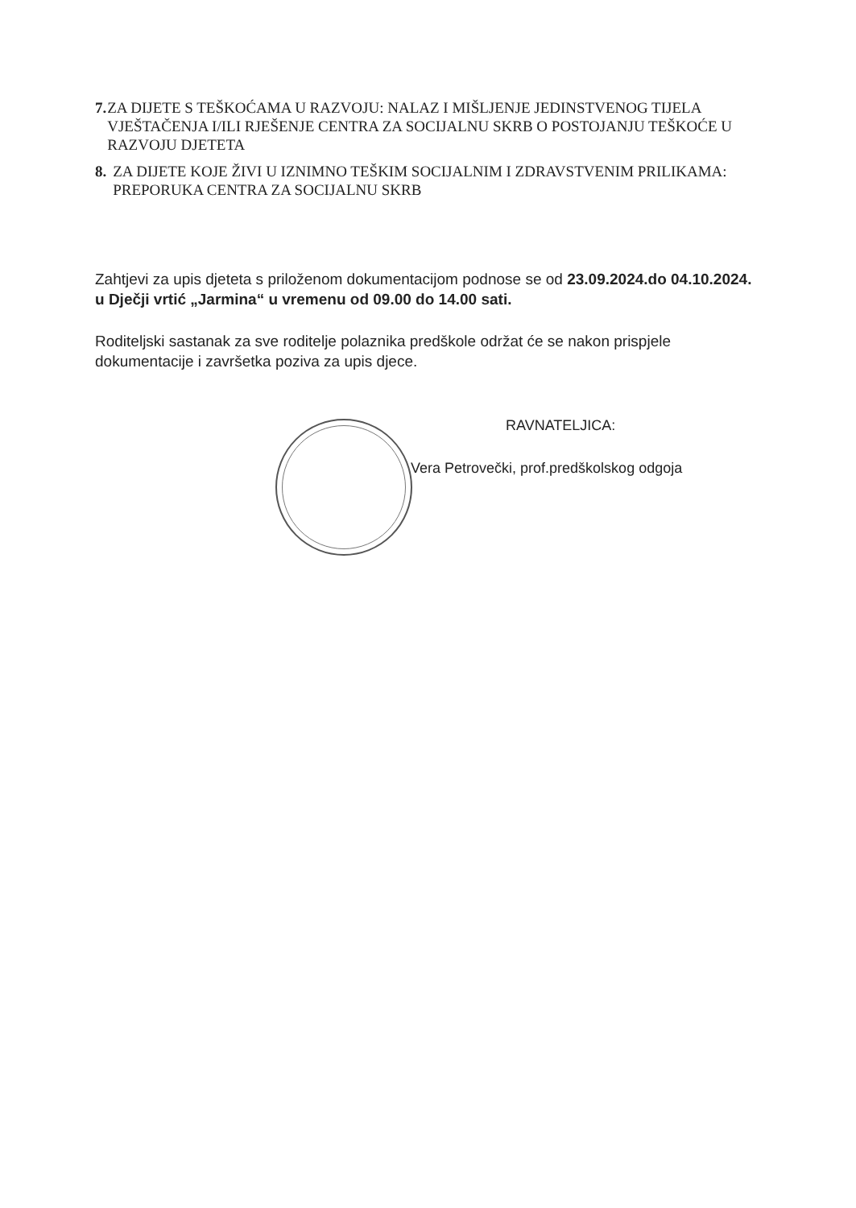7. ZA DIJETE S TEŠKOĆAMA U RAZVOJU: NALAZ I MIŠLJENJE JEDINSTVENOG TIJELA VJEŠTAČENJA I/ILI RJEŠENJE CENTRA ZA SOCIJALNU SKRB O POSTOJANJU TEŠKOĆE U RAZVOJU DJETETA
8. ZA DIJETE KOJE ŽIVI U IZNIMNO TEŠKIM SOCIJALNIM I ZDRAVSTVENIM PRILIKAMA: PREPORUKA CENTRA ZA SOCIJALNU SKRB
Zahtjevi za upis djeteta s priloženom dokumentacijom podnose se od 23.09.2024.do 04.10.2024. u Dječji vrtić „Jarmina“ u vremenu od 09.00 do 14.00 sati.
Roditeljski sastanak za sve roditelje polaznika predškole održat će se nakon prispjele dokumentacije i završetka poziva za upis djece.
RAVNATELJICA:
Vera Petrovečki, prof.predškolskog odgoja